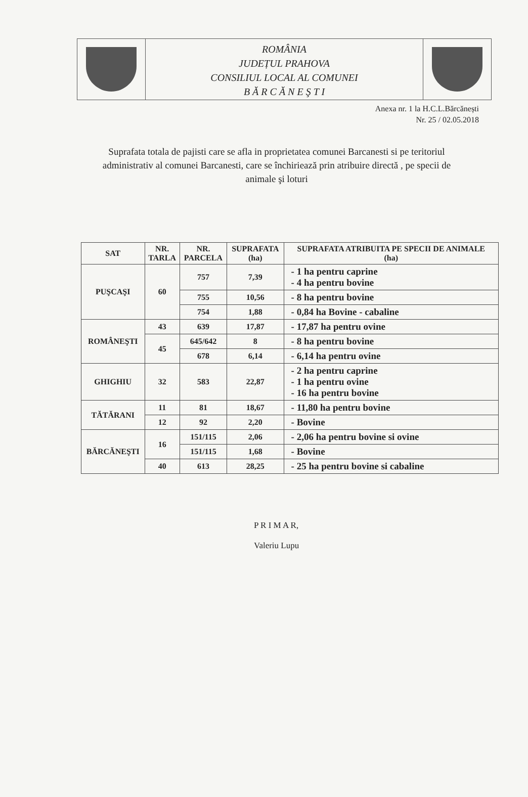ROMÂNIA
JUDEȚUL PRAHOVA
CONSILIUL LOCAL AL COMUNEI
B Ă R C Ă N E Ş T I
Anexa nr. 1 la H.C.L.Bărcănești
Nr. 25 / 02.05.2018
Suprafata totala de pajisti care se afla in proprietatea comunei Barcanesti si pe teritoriul administrativ al comunei Barcanesti, care se închiriează prin atribuire directă , pe specii de animale şi loturi
| SAT | NR. TARLA | NR. PARCELA | SUPRAFATA (ha) | SUPRAFATA ATRIBUITA PE SPECII DE ANIMALE (ha) |
| --- | --- | --- | --- | --- |
| PUŞCAŞI | 60 | 757 | 7,39 | - 1 ha pentru caprine - 4 ha pentru bovine |
| | | 755 | 10,56 | - 8 ha pentru bovine |
| | | 754 | 1,88 | - 0,84 ha Bovine - cabaline |
| ROMÂNEŞTI | 43 | 639 | 17,87 | - 17,87 ha pentru ovine |
| | 45 | 645/642 | 8 | - 8 ha pentru bovine |
| | | 678 | 6,14 | - 6,14 ha pentru ovine |
| GHIGHIU | 32 | 583 | 22,87 | - 2 ha pentru caprine - 1 ha pentru ovine - 16 ha pentru bovine |
| TĂTĂRANI | 11 | 81 | 18,67 | - 11,80 ha pentru bovine |
| | 12 | 92 | 2,20 | - Bovine |
| BĂRCĂNEŞTI | 16 | 151/115 | 2,06 | - 2,06 ha pentru bovine si ovine |
| | | 151/115 | 1,68 | - Bovine |
| | 40 | 613 | 28,25 | - 25 ha pentru bovine si cabaline |
P R I M A R,
Valeriu Lupu